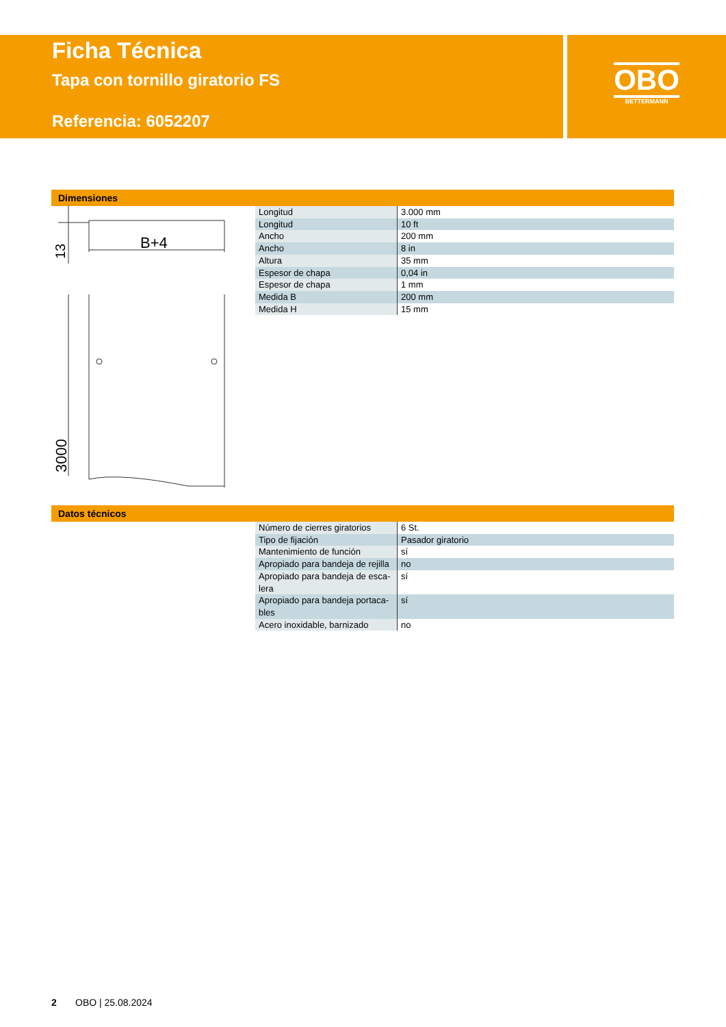Ficha Técnica
Tapa con tornillo giratorio FS
Referencia: 6052207
OBO
BETTERMANN
Dimensiones
B+4
13
3000
| Longitud | 3.000 mm |
| Longitud | 10 ft |
| Ancho | 200 mm |
| Ancho | 8 in |
| Altura | 35 mm |
| Espesor de chapa | 0,04 in |
| Espesor de chapa | 1 mm |
| Medida B | 200 mm |
| Medida H | 15 mm |
Datos técnicos
| Número de cierres giratorios | 6 St. |
| Tipo de fijación | Pasador giratorio |
| Mantenimiento de función | sí |
| Apropiado para bandeja de rejilla | no |
| Apropiado para bandeja de esca- lera | sí |
| Apropiado para bandeja portaca- bles | sí |
| Acero inoxidable, barnizado | no |
2 OBO | 25.08.2024